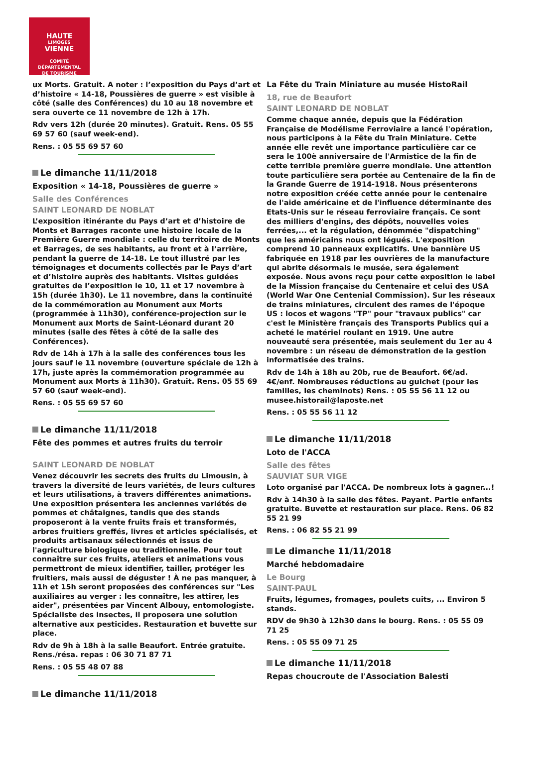HAUTE
LIMOGES
VIENNE
COMITÉ DÉPARTEMENTAL
DE TOURISME
ux Morts. Gratuit. A noter : l’exposition du Pays d’art et d’histoire « 14-18, Poussières de guerre » est visible à côté (salle des Conférences) du 10 au 18 novembre et sera ouverte ce 11 novembre de 12h à 17h.
Rdv vers 12h (durée 20 minutes). Gratuit. Rens. 05 55 69 57 60 (sauf week-end).
Rens. : 05 55 69 57 60
Le dimanche 11/11/2018
Exposition « 14-18, Poussières de guerre »
Salle des Conférences
SAINT LEONARD DE NOBLAT
L’exposition itinérante du Pays d’art et d’histoire de Monts et Barrages raconte une histoire locale de la Première Guerre mondiale : celle du territoire de Monts et Barrages, de ses habitants, au front et à l’arrière, pendant la guerre de 14-18. Le tout illustré par les témoignages et documents collectés par le Pays d’art et d’histoire auprès des habitants. Visites guidées gratuites de l’exposition le 10, 11 et 17 novembre à 15h (durée 1h30). Le 11 novembre, dans la continuité de la commémoration au Monument aux Morts (programmée à 11h30), conférence-projection sur le Monument aux Morts de Saint-Léonard durant 20 minutes (salle des fêtes à côté de la salle des Conférences).
Rdv de 14h à 17h à la salle des conférences tous les jours sauf le 11 novembre (ouverture spéciale de 12h à 17h, juste après la commémoration programmée au Monument aux Morts à 11h30). Gratuit. Rens. 05 55 69 57 60 (sauf week-end).
Rens. : 05 55 69 57 60
Le dimanche 11/11/2018
Fête des pommes et autres fruits du terroir
SAINT LEONARD DE NOBLAT
Venez découvrir les secrets des fruits du Limousin, à travers la diversité de leurs variétés, de leurs cultures et leurs utilisations, à travers différentes animations. Une exposition présentera les anciennes variétés de pommes et châtaignes, tandis que des stands proposeront à la vente fruits frais et transformés, arbres fruitiers greffés, livres et articles spécialisés, et produits artisanaux sélectionnés et issus de l'agriculture biologique ou traditionnelle. Pour tout connaître sur ces fruits, ateliers et animations vous permettront de mieux identifier, tailler, protéger les fruitiers, mais aussi de déguster ! À ne pas manquer, à 11h et 15h seront proposées des conférences sur "Les auxiliaires au verger : les connaître, les attirer, les aider", présentées par Vincent Albouy, entomologiste. Spécialiste des insectes, il proposera une solution alternative aux pesticides. Restauration et buvette sur place.
Rdv de 9h à 18h à la salle Beaufort. Entrée gratuite. Rens./résa. repas : 06 30 71 87 71
Rens. : 05 55 48 07 88
Le dimanche 11/11/2018
La Fête du Train Miniature au musée HistoRail
18, rue de Beaufort
SAINT LEONARD DE NOBLAT
Comme chaque année, depuis que la Fédération Française de Modélisme Ferroviaire a lancé l'opération, nous participons à la Fête du Train Miniature. Cette année elle revêt une importance particulière car ce sera le 100è anniversaire de l'Armistice de la fin de cette terrible première guerre mondiale. Une attention toute particulière sera portée au Centenaire de la fin de la Grande Guerre de 1914-1918. Nous présenterons notre exposition créée cette année pour le centenaire de l'aide américaine et de l'influence déterminante des Etats-Unis sur le réseau ferroviaire français. Ce sont des milliers d'engins, des dépôts, nouvelles voies ferrées,... et la régulation, dénommée "dispatching" que les américains nous ont légués. L'exposition comprend 10 panneaux explicatifs. Une bannière US fabriquée en 1918 par les ouvrières de la manufacture qui abrite désormais le musée, sera également exposée. Nous avons reçu pour cette exposition le label de la Mission française du Centenaire et celui des USA (World War One Centenial Commission). Sur les réseaux de trains miniatures, circulent des rames de l'époque US : locos et wagons "TP" pour "travaux publics" car c'est le Ministère français des Transports Publics qui a acheté le matériel roulant en 1919. Une autre nouveauté sera présentée, mais seulement du 1er au 4 novembre : un réseau de démonstration de la gestion informatisée des trains.
Rdv de 14h à 18h au 20b, rue de Beaufort. 6€/ad. 4€/enf. Nombreuses réductions au guichet (pour les familles, les cheminots) Rens. : 05 55 56 11 12 ou musee.historail@laposte.net
Rens. : 05 55 56 11 12
Le dimanche 11/11/2018
Loto de l'ACCA
Salle des fêtes
SAUVIAT SUR VIGE
Loto organisé par l'ACCA. De nombreux lots à gagner...!
Rdv à 14h30 à la salle des fêtes. Payant. Partie enfants gratuite. Buvette et restauration sur place. Rens. 06 82 55 21 99
Rens. : 06 82 55 21 99
Le dimanche 11/11/2018
Marché hebdomadaire
Le Bourg
SAINT-PAUL
Fruits, légumes, fromages, poulets cuits, ... Environ 5 stands.
RDV de 9h30 à 12h30 dans le bourg. Rens. : 05 55 09 71 25
Rens. : 05 55 09 71 25
Le dimanche 11/11/2018
Repas choucroute de l'Association Balesti